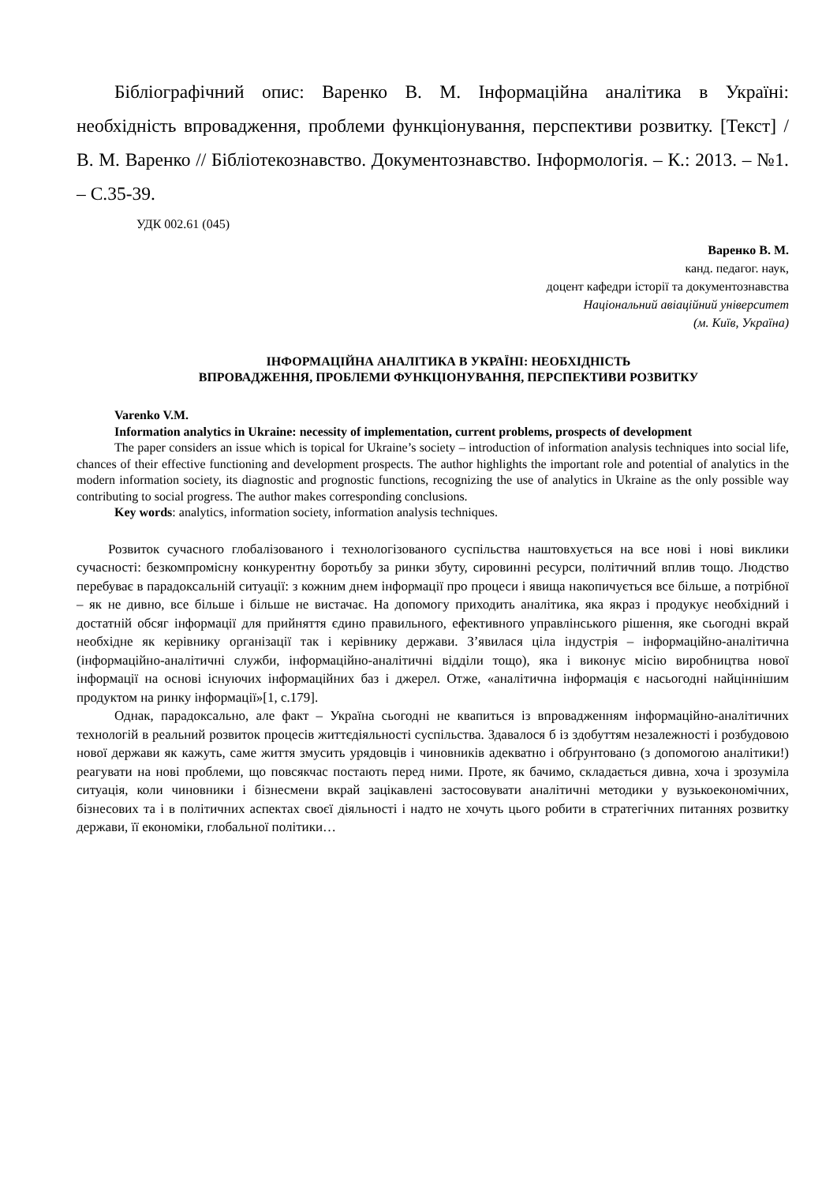Бібліографічний опис: Варенко В. М. Інформаційна аналітика в Україні: необхідність впровадження, проблеми функціонування, перспективи розвитку. [Текст] / В. М. Варенко // Бібліотекознавство. Документознавство. Інформологія. – К.: 2013. – №1. – С.35-39.
УДК 002.61 (045)
Варенко В. М.
канд. педагог. наук,
доцент кафедри історії та документознавства
Національний авіаційний університет
(м. Київ, Україна)
ІНФОРМАЦІЙНА АНАЛІТИКА В УКРАЇНІ: НЕОБХІДНІСТЬ
ВПРОВАДЖЕННЯ, ПРОБЛЕМИ ФУНКЦІОНУВАННЯ, ПЕРСПЕКТИВИ РОЗВИТКУ
Varenko V.M.
Information analytics in Ukraine: necessity of implementation, current problems, prospects of development
The paper considers an issue which is topical for Ukraine’s society – introduction of information analysis techniques into social life, chances of their effective functioning and development prospects. The author highlights the important role and potential of analytics in the modern information society, its diagnostic and prognostic functions, recognizing the use of analytics in Ukraine as the only possible way contributing to social progress. The author makes corresponding conclusions.
Key words: analytics, information society, information analysis techniques.
Розвиток сучасного глобалізованого і технологізованого суспільства наштовхується на все нові і нові виклики сучасності: безкомпромісну конкурентну боротьбу за ринки збуту, сировинні ресурси, політичний вплив тощо. Людство перебуває в парадоксальній ситуації: з кожним днем інформації про процеси і явища накопичується все більше, а потрібної – як не дивно, все більше і більше не вистачає. На допомогу приходить аналітика, яка якраз і продукує необхідний і достатній обсяг інформації для прийняття єдино правильного, ефективного управлінського рішення, яке сьогодні вкрай необхідне як керівнику організації так і керівнику держави. З’явилася ціла індустрія – інформаційно-аналітична (інформаційно-аналітичні служби, інформаційно-аналітичні відділи тощо), яка і виконує місію виробництва нової інформації на основі існуючих інформаційних баз і джерел. Отже, «аналітична інформація є насьогодні найціннішим продуктом на ринку інформації»[1, с.179].
Однак, парадоксально, але факт – Україна сьогодні не квапиться із впровадженням інформаційно-аналітичних технологій в реальний розвиток процесів життєдіяльності суспільства. Здавалося б із здобуттям незалежності і розбудовою нової держави як кажуть, саме життя змусить урядовців і чиновників адекватно і обґрунтовано (з допомогою аналітики!) реагувати на нові проблеми, що повсякчас постають перед ними. Проте, як бачимо, складається дивна, хоча і зрозуміла ситуація, коли чиновники і бізнесмени вкрай зацікавлені застосовувати аналітичні методики у вузькоекономічних, бізнесових та і в політичних аспектах своєї діяльності і надто не хочуть цього робити в стратегічних питаннях розвитку держави, її економіки, глобальної політики…